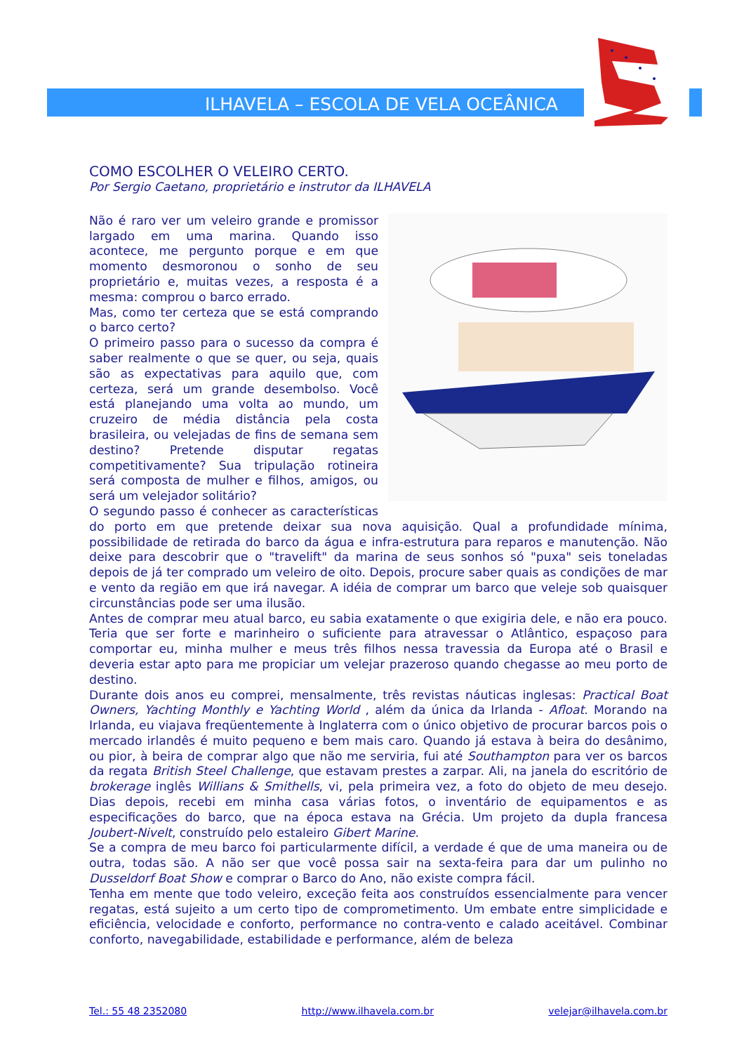ILHAVELA – ESCOLA DE VELA OCEÂNICA
COMO ESCOLHER O VELEIRO CERTO.
Por Sergio Caetano, proprietário e instrutor da ILHAVELA
Não é raro ver um veleiro grande e promissor largado em uma marina. Quando isso acontece, me pergunto porque e em que momento desmoronou o sonho de seu proprietário e, muitas vezes, a resposta é a mesma: comprou o barco errado.
Mas, como ter certeza que se está comprando o barco certo?
O primeiro passo para o sucesso da compra é saber realmente o que se quer, ou seja, quais são as expectativas para aquilo que, com certeza, será um grande desembolso. Você está planejando uma volta ao mundo, um cruzeiro de média distância pela costa brasileira, ou velejadas de fins de semana sem destino? Pretende disputar regatas competitivamente? Sua tripulação rotineira será composta de mulher e filhos, amigos, ou será um velejador solitário?
O segundo passo é conhecer as características do porto em que pretende deixar sua nova aquisição. Qual a profundidade mínima, possibilidade de retirada do barco da água e infra-estrutura para reparos e manutenção. Não deixe para descobrir que o "travelift" da marina de seus sonhos só "puxa" seis toneladas depois de já ter comprado um veleiro de oito. Depois, procure saber quais as condições de mar e vento da região em que irá navegar. A idéia de comprar um barco que veleje sob quaisquer circunstâncias pode ser uma ilusão.
Antes de comprar meu atual barco, eu sabia exatamente o que exigiria dele, e não era pouco. Teria que ser forte e marinheiro o suficiente para atravessar o Atlântico, espaçoso para comportar eu, minha mulher e meus três filhos nessa travessia da Europa até o Brasil e deveria estar apto para me propiciar um velejar prazeroso quando chegasse ao meu porto de destino.
Durante dois anos eu comprei, mensalmente, três revistas náuticas inglesas: Practical Boat Owners, Yachting Monthly e Yachting World , além da única da Irlanda - Afloat. Morando na Irlanda, eu viajava freqüentemente à Inglaterra com o único objetivo de procurar barcos pois o mercado irlandês é muito pequeno e bem mais caro. Quando já estava à beira do desânimo, ou pior, à beira de comprar algo que não me serviria, fui até Southampton para ver os barcos da regata British Steel Challenge, que estavam prestes a zarpar. Ali, na janela do escritório de brokerage inglês Willians & Smithells, vi, pela primeira vez, a foto do objeto de meu desejo. Dias depois, recebi em minha casa várias fotos, o inventário de equipamentos e as especificações do barco, que na época estava na Grécia. Um projeto da dupla francesa Joubert-Nivelt, construído pelo estaleiro Gibert Marine.
Se a compra de meu barco foi particularmente difícil, a verdade é que de uma maneira ou de outra, todas são. A não ser que você possa sair na sexta-feira para dar um pulinho no Dusseldorf Boat Show e comprar o Barco do Ano, não existe compra fácil.
Tenha em mente que todo veleiro, exceção feita aos construídos essencialmente para vencer regatas, está sujeito a um certo tipo de comprometimento. Um embate entre simplicidade e eficiência, velocidade e conforto, performance no contra-vento e calado aceitável. Combinar conforto, navegabilidade, estabilidade e performance, além de beleza
Tel.: 55 48 2352080 http://www.ilhavela.com.br velejar@ilhavela.com.br